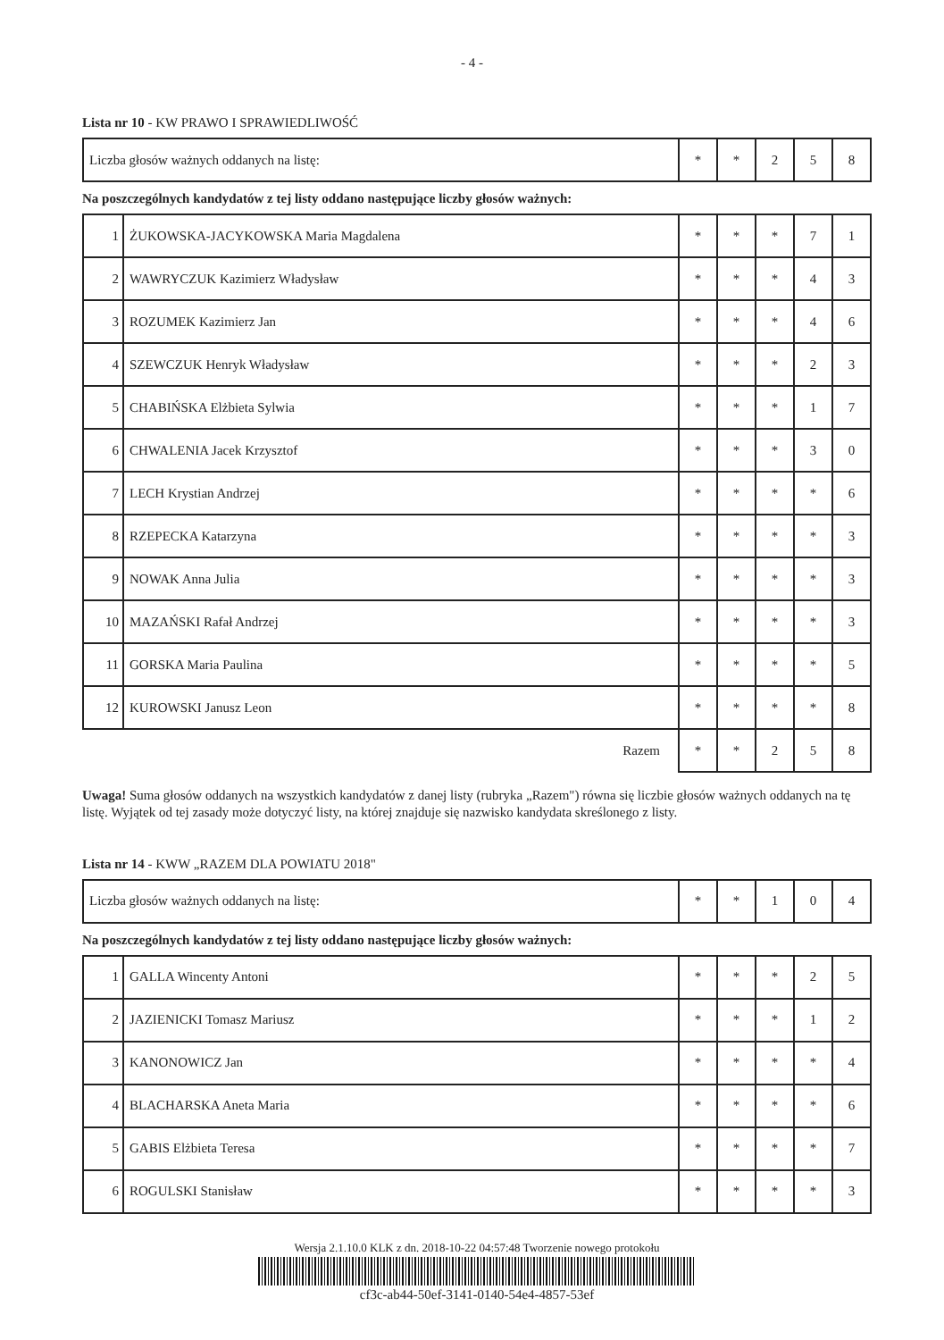- 4 -
Lista nr 10 - KW PRAWO I SPRAWIEDLIWOŚĆ
| Liczba głosów ważnych oddanych na listę: | * | * | 2 | 5 | 8 |
Na poszczególnych kandydatów z tej listy oddano następujące liczby głosów ważnych:
| 1 | ŻUKOWSKA-JACYKOWSKA Maria Magdalena | * | * | * | 7 | 1 |
| 2 | WAWRYCZUK Kazimierz Władysław | * | * | * | 4 | 3 |
| 3 | ROZUMEK Kazimierz Jan | * | * | * | 4 | 6 |
| 4 | SZEWCZUK Henryk Władysław | * | * | * | 2 | 3 |
| 5 | CHABIŃSKA Elżbieta Sylwia | * | * | * | 1 | 7 |
| 6 | CHWALENIA Jacek Krzysztof | * | * | * | 3 | 0 |
| 7 | LECH Krystian Andrzej | * | * | * | * | 6 |
| 8 | RZEPECKA Katarzyna | * | * | * | * | 3 |
| 9 | NOWAK Anna Julia | * | * | * | * | 3 |
| 10 | MAZAŃSKI Rafał Andrzej | * | * | * | * | 3 |
| 11 | GORSKA Maria Paulina | * | * | * | * | 5 |
| 12 | KUROWSKI Janusz Leon | * | * | * | * | 8 |
| | Razem | * | * | 2 | 5 | 8 |
Uwaga! Suma głosów oddanych na wszystkich kandydatów z danej listy (rubryka „Razem") równa się liczbie głosów ważnych oddanych na tę listę. Wyjątek od tej zasady może dotyczyć listy, na której znajduje się nazwisko kandydata skreślonego z listy.
Lista nr 14 - KWW „RAZEM DLA POWIATU 2018"
| Liczba głosów ważnych oddanych na listę: | * | * | 1 | 0 | 4 |
Na poszczególnych kandydatów z tej listy oddano następujące liczby głosów ważnych:
| 1 | GALLA Wincenty Antoni | * | * | * | 2 | 5 |
| 2 | JAZIENICKI Tomasz Mariusz | * | * | * | 1 | 2 |
| 3 | KANONOWICZ Jan | * | * | * | * | 4 |
| 4 | BLACHARSKA Aneta Maria | * | * | * | * | 6 |
| 5 | GABIS Elżbieta Teresa | * | * | * | * | 7 |
| 6 | ROGULSKI Stanisław | * | * | * | * | 3 |
Wersja 2.1.10.0 KLK z dn. 2018-10-22 04:57:48 Tworzenie nowego protokołu
cf3c-ab44-50ef-3141-0140-54e4-4857-53ef